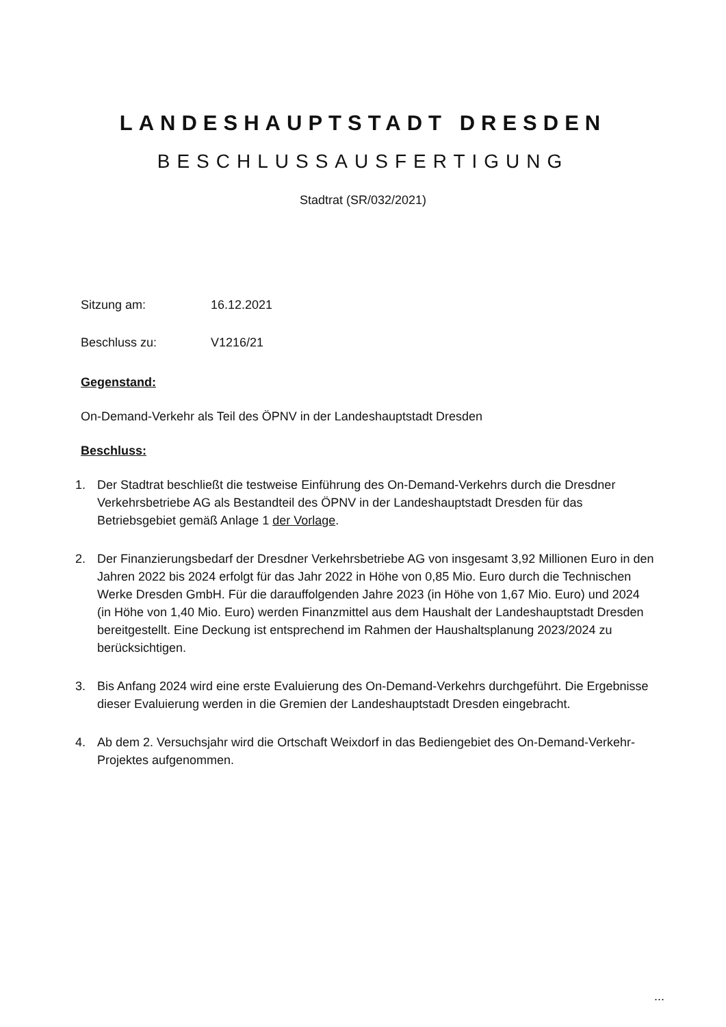LANDESHAUPTSTADT DRESDEN
BESCHLUSSAUSFERTIGUNG
Stadtrat (SR/032/2021)
Sitzung am: 16.12.2021
Beschluss zu: V1216/21
Gegenstand:
On-Demand-Verkehr als Teil des ÖPNV in der Landeshauptstadt Dresden
Beschluss:
1. Der Stadtrat beschließt die testweise Einführung des On-Demand-Verkehrs durch die Dresdner Verkehrsbetriebe AG als Bestandteil des ÖPNV in der Landeshauptstadt Dresden für das Betriebsgebiet gemäß Anlage 1 der Vorlage.
2. Der Finanzierungsbedarf der Dresdner Verkehrsbetriebe AG von insgesamt 3,92 Millionen Euro in den Jahren 2022 bis 2024 erfolgt für das Jahr 2022 in Höhe von 0,85 Mio. Euro durch die Technischen Werke Dresden GmbH. Für die darauffolgenden Jahre 2023 (in Höhe von 1,67 Mio. Euro) und 2024 (in Höhe von 1,40 Mio. Euro) werden Finanzmittel aus dem Haushalt der Landeshauptstadt Dresden bereitgestellt. Eine Deckung ist entsprechend im Rahmen der Haushaltsplanung 2023/2024 zu berücksichtigen.
3. Bis Anfang 2024 wird eine erste Evaluierung des On-Demand-Verkehrs durchgeführt. Die Ergebnisse dieser Evaluierung werden in die Gremien der Landeshauptstadt Dresden eingebracht.
4. Ab dem 2. Versuchsjahr wird die Ortschaft Weixdorf in das Bediengebiet des On-Demand-Verkehr-Projektes aufgenommen.
...